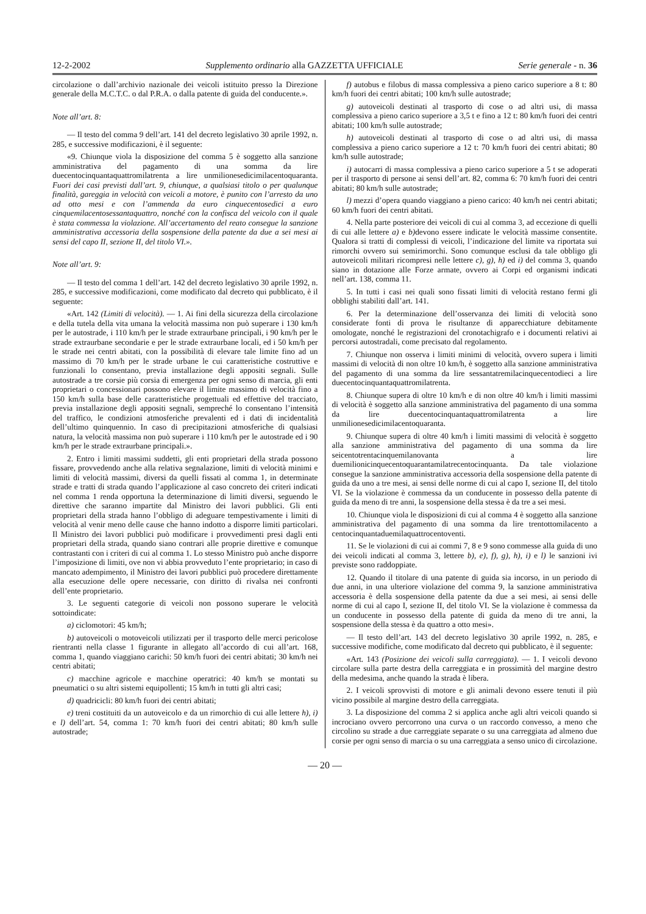12-2-2002 Supplemento ordinario alla GAZZETTA UFFICIALE Serie generale - n. 36
circolazione o dall’archivio nazionale dei veicoli istituito presso la Direzione generale della M.C.T.C. o dal P.R.A. o dalla patente di guida del conducente.».
Note all’art. 8:
— Il testo del comma 9 dell’art. 141 del decreto legislativo 30 aprile 1992, n. 285, e successive modificazioni, è il seguente:
«9. Chiunque viola la disposizione del comma 5 è soggetto alla sanzione amministrativa del pagamento di una somma da lire duecentocinquantaquattromilatrenta a lire unmilionesedicimilacentoquaranta. Fuori dei casi previsti dall’art. 9, chiunque, a qualsiasi titolo o per qualunque finalità, gareggia in velocità con veicoli a motore, è punito con l’arresto da uno ad otto mesi e con l’ammenda da euro cinquecentosedici a euro cinquemilacentosessantaquattro, nonché con la confisca del veicolo con il quale è stata commessa la violazione. All’accertamento del reato consegue la sanzione amministrativa accessoria della sospensione della patente da due a sei mesi ai sensi del capo II, sezione II, del titolo VI.».
Note all’art. 9:
— Il testo del comma 1 dell’art. 142 del decreto legislativo 30 aprile 1992, n. 285, e successive modificazioni, come modificato dal decreto qui pubblicato, è il seguente:
«Art. 142 (Limiti di velocità). — 1. Ai fini della sicurezza della circolazione e della tutela della vita umana la velocità massima non può superare i 130 km/h per le autostrade, i 110 km/h per le strade extraurbane principali, i 90 km/h per le strade extraurbane secondarie e per le strade extraurbane locali, ed i 50 km/h per le strade nei centri abitati, con la possibilità di elevare tale limite fino ad un massimo di 70 km/h per le strade urbane le cui caratteristiche costruttive e funzionali lo consentano, previa installazione degli appositi segnali. Sulle autostrade a tre corsie più corsia di emergenza per ogni senso di marcia, gli enti proprietari o concessionari possono elevare il limite massimo di velocità fino a 150 km/h sulla base delle caratteristiche progettuali ed effettive del tracciato, previa installazione degli appositi segnali, sempreché lo consentano l’intensità del traffico, le condizioni atmosferiche prevalenti ed i dati di incidentalità dell’ultimo quinquennio. In caso di precipitazioni atmosferiche di qualsiasi natura, la velocità massima non può superare i 110 km/h per le autostrade ed i 90 km/h per le strade extraurbane principali.».
2. Entro i limiti massimi suddetti, gli enti proprietari della strada possono fissare, provvedendo anche alla relativa segnalazione, limiti di velocità minimi e limiti di velocità massimi, diversi da quelli fissati al comma 1, in determinate strade e tratti di strada quando l’applicazione al caso concreto dei criteri indicati nel comma 1 renda opportuna la determinazione di limiti diversi, seguendo le direttive che saranno impartite dal Ministro dei lavori pubblici. Gli enti proprietari della strada hanno l’obbligo di adeguare tempestivamente i limiti di velocità al venir meno delle cause che hanno indotto a disporre limiti particolari. Il Ministro dei lavori pubblici può modificare i provvedimenti presi dagli enti proprietari della strada, quando siano contrari alle proprie direttive e comunque contrastanti con i criteri di cui al comma 1. Lo stesso Ministro può anche disporre l’imposizione di limiti, ove non vi abbia provveduto l’ente proprietario; in caso di mancato adempimento, il Ministro dei lavori pubblici può procedere direttamente alla esecuzione delle opere necessarie, con diritto di rivalsa nei confronti dell’ente proprietario.
3. Le seguenti categorie di veicoli non possono superare le velocità sottoindicate:
a) ciclomotori: 45 km/h;
b) autoveicoli o motoveicoli utilizzati per il trasporto delle merci pericolose rientranti nella classe 1 figurante in allegato all’accordo di cui all’art. 168, comma 1, quando viaggiano carichi: 50 km/h fuori dei centri abitati; 30 km/h nei centri abitati;
c) macchine agricole e macchine operatrici: 40 km/h se montati su pneumatici o su altri sistemi equipollenti; 15 km/h in tutti gli altri casi;
d) quadricicli: 80 km/h fuori dei centri abitati;
e) treni costituiti da un autoveicolo e da un rimorchio di cui alle lettere h), i) e l) dell’art. 54, comma 1: 70 km/h fuori dei centri abitati; 80 km/h sulle autostrade;
f) autobus e filobus di massa complessiva a pieno carico superiore a 8 t: 80 km/h fuori dei centri abitati; 100 km/h sulle autostrade;
g) autoveicoli destinati al trasporto di cose o ad altri usi, di massa complessiva a pieno carico superiore a 3,5 t e fino a 12 t: 80 km/h fuori dei centri abitati; 100 km/h sulle autostrade;
h) autoveicoli destinati al trasporto di cose o ad altri usi, di massa complessiva a pieno carico superiore a 12 t: 70 km/h fuori dei centri abitati; 80 km/h sulle autostrade;
i) autocarri di massa complessiva a pieno carico superiore a 5 t se adoperati per il trasporto di persone ai sensi dell’art. 82, comma 6: 70 km/h fuori dei centri abitati; 80 km/h sulle autostrade;
l) mezzi d’opera quando viaggiano a pieno carico: 40 km/h nei centri abitati; 60 km/h fuori dei centri abitati.
4. Nella parte posteriore dei veicoli di cui al comma 3, ad eccezione di quelli di cui alle lettere a) e b) devono essere indicate le velocità massime consentite. Qualora si tratti di complessi di veicoli, l’indicazione del limite va riportata sui rimorchi ovvero sui semirimorchi. Sono comunque esclusi da tale obbligo gli autoveicoli militari ricompresi nelle lettere c), g), h) ed i) del comma 3, quando siano in dotazione alle Forze armate, ovvero ai Corpi ed organismi indicati nell’art. 138, comma 11.
5. In tutti i casi nei quali sono fissati limiti di velocità restano fermi gli obblighi stabiliti dall’art. 141.
6. Per la determinazione dell’osservanza dei limiti di velocità sono considerate fonti di prova le risultanze di apparecchiature debitamente omologate, nonché le registrazioni del cronotachigrafo e i documenti relativi ai percorsi autostradali, come precisato dal regolamento.
7. Chiunque non osserva i limiti minimi di velocità, ovvero supera i limiti massimi di velocità di non oltre 10 km/h, è soggetto alla sanzione amministrativa del pagamento di una somma da lire sessantatremilacinquecentodieci a lire duecentocinquantaquattromilatrenta.
8. Chiunque supera di oltre 10 km/h e di non oltre 40 km/h i limiti massimi di velocità è soggetto alla sanzione amministrativa del pagamento di una somma da lire duecentocinquantaquattromilatrenta a lire unmilionesedicimilacentoquaranta.
9. Chiunque supera di oltre 40 km/h i limiti massimi di velocità è soggetto alla sanzione amministrativa del pagamento di una somma da lire seicentotrentacinquemilanovanta a lire duemilionicinquecentoquarantamilatrecentocinquanta. Da tale violazione consegue la sanzione amministrativa accessoria della sospensione della patente di guida da uno a tre mesi, ai sensi delle norme di cui al capo I, sezione II, del titolo VI. Se la violazione è commessa da un conducente in possesso della patente di guida da meno di tre anni, la sospensione della stessa è da tre a sei mesi.
10. Chiunque viola le disposizioni di cui al comma 4 è soggetto alla sanzione amministrativa del pagamento di una somma da lire trentottomilacento a centocinquantaduemilaquattrocentoventi.
11. Se le violazioni di cui ai commi 7, 8 e 9 sono commesse alla guida di uno dei veicoli indicati al comma 3, lettere b), e), f), g), h), i) e l) le sanzioni ivi previste sono raddoppiate.
12. Quando il titolare di una patente di guida sia incorso, in un periodo di due anni, in una ulteriore violazione del comma 9, la sanzione amministrativa accessoria è della sospensione della patente da due a sei mesi, ai sensi delle norme di cui al capo I, sezione II, del titolo VI. Se la violazione è commessa da un conducente in possesso della patente di guida da meno di tre anni, la sospensione della stessa è da quattro a otto mesi».
— Il testo dell’art. 143 del decreto legislativo 30 aprile 1992, n. 285, e successive modifiche, come modificato dal decreto qui pubblicato, è il seguente:
«Art. 143 (Posizione dei veicoli sulla carreggiata). — 1. I veicoli devono circolare sulla parte destra della carreggiata e in prossimità del margine destro della medesima, anche quando la strada è libera.
2. I veicoli sprovvisti di motore e gli animali devono essere tenuti il più vicino possibile al margine destro della carreggiata.
3. La disposizione del comma 2 si applica anche agli altri veicoli quando si incrociano ovvero percorrono una curva o un raccordo convesso, a meno che circolino su strade a due carreggiate separate o su una carreggiata ad almeno due corsie per ogni senso di marcia o su una carreggiata a senso unico di circolazione.
— 20 —